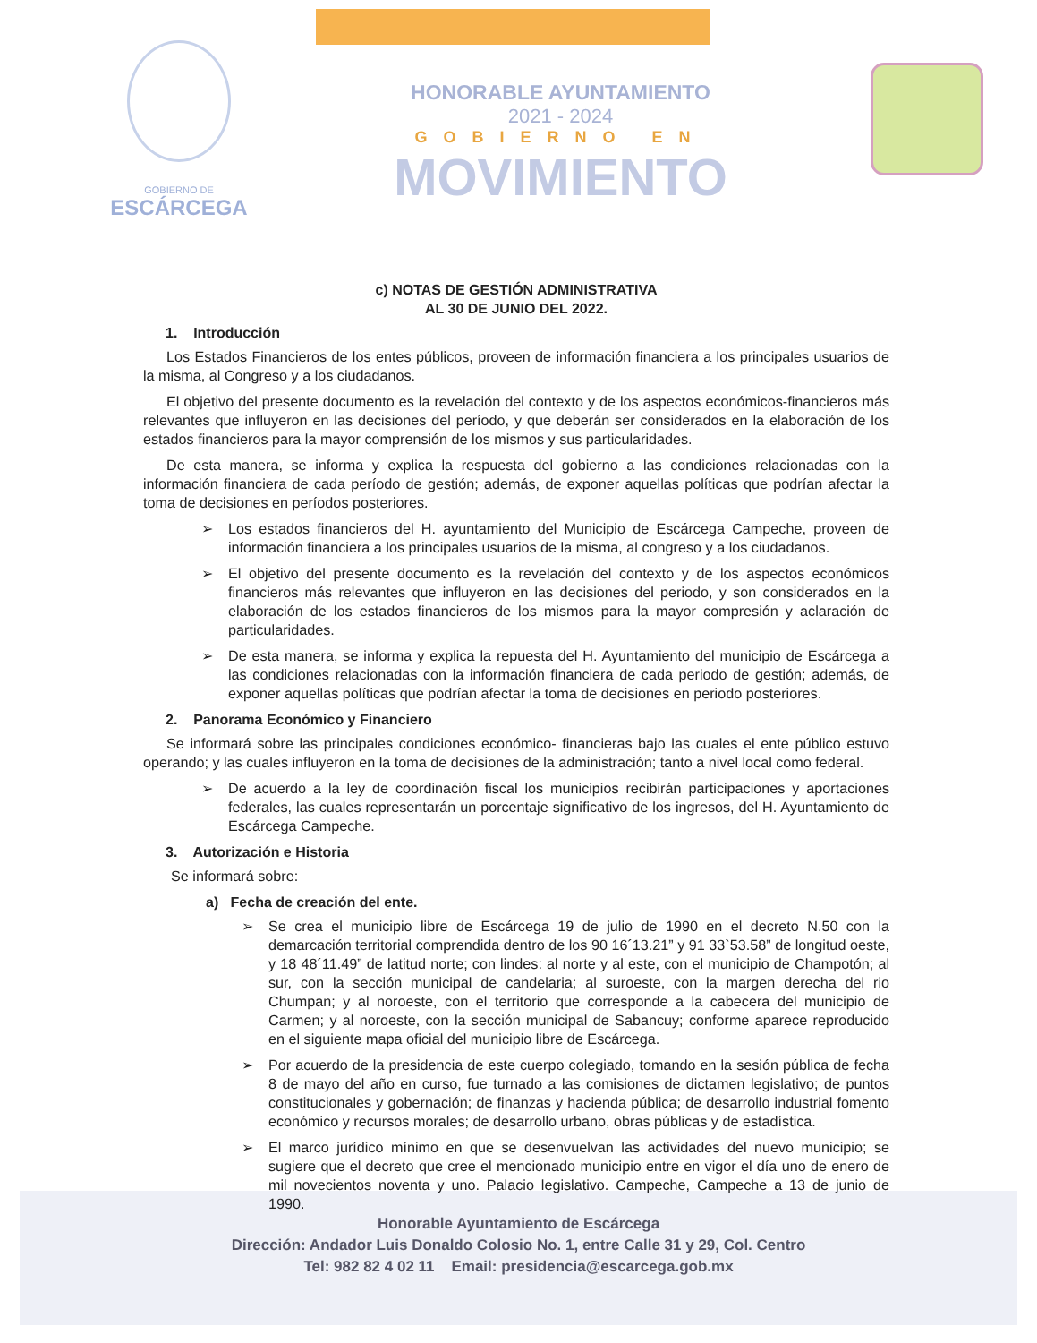GOBIERNO DE
ESCÁRCEGA
HONORABLE AYUNTAMIENTO
2021 - 2024
GOBIERNO EN
MOVIMIENTO
c) NOTAS DE GESTIÓN ADMINISTRATIVA
AL 30 DE JUNIO DEL 2022.
1. Introducción
Los Estados Financieros de los entes públicos, proveen de información financiera a los principales usuarios de la misma, al Congreso y a los ciudadanos.
El objetivo del presente documento es la revelación del contexto y de los aspectos económicos-financieros más relevantes que influyeron en las decisiones del período, y que deberán ser considerados en la elaboración de los estados financieros para la mayor comprensión de los mismos y sus particularidades.
De esta manera, se informa y explica la respuesta del gobierno a las condiciones relacionadas con la información financiera de cada período de gestión; además, de exponer aquellas políticas que podrían afectar la toma de decisiones en períodos posteriores.
Los estados financieros del H. ayuntamiento del Municipio de Escárcega Campeche, proveen de información financiera a los principales usuarios de la misma, al congreso y a los ciudadanos.
El objetivo del presente documento es la revelación del contexto y de los aspectos económicos financieros más relevantes que influyeron en las decisiones del periodo, y son considerados en la elaboración de los estados financieros de los mismos para la mayor compresión y aclaración de particularidades.
De esta manera, se informa y explica la repuesta del H. Ayuntamiento del municipio de Escárcega a las condiciones relacionadas con la información financiera de cada periodo de gestión; además, de exponer aquellas políticas que podrían afectar la toma de decisiones en periodo posteriores.
2. Panorama Económico y Financiero
Se informará sobre las principales condiciones económico- financieras bajo las cuales el ente público estuvo operando; y las cuales influyeron en la toma de decisiones de la administración; tanto a nivel local como federal.
De acuerdo a la ley de coordinación fiscal los municipios recibirán participaciones y aportaciones federales, las cuales representarán un porcentaje significativo de los ingresos, del H. Ayuntamiento de Escárcega Campeche.
3. Autorización e Historia
Se informará sobre:
a) Fecha de creación del ente.
Se crea el municipio libre de Escárcega 19 de julio de 1990 en el decreto N.50 con la demarcación territorial comprendida dentro de los 90 16´13.21” y 91 33`53.58” de longitud oeste, y 18 48´11.49” de latitud norte; con lindes: al norte y al este, con el municipio de Champotón; al sur, con la sección municipal de candelaria; al suroeste, con la margen derecha del rio Chumpan; y al noroeste, con el territorio que corresponde a la cabecera del municipio de Carmen; y al noroeste, con la sección municipal de Sabancuy; conforme aparece reproducido en el siguiente mapa oficial del municipio libre de Escárcega.
Por acuerdo de la presidencia de este cuerpo colegiado, tomando en la sesión pública de fecha 8 de mayo del año en curso, fue turnado a las comisiones de dictamen legislativo; de puntos constitucionales y gobernación; de finanzas y hacienda pública; de desarrollo industrial fomento económico y recursos morales; de desarrollo urbano, obras públicas y de estadística.
El marco jurídico mínimo en que se desenvuelvan las actividades del nuevo municipio; se sugiere que el decreto que cree el mencionado municipio entre en vigor el día uno de enero de mil novecientos noventa y uno. Palacio legislativo. Campeche, Campeche a 13 de junio de 1990.
Honorable Ayuntamiento de Escárcega
Dirección: Andador Luis Donaldo Colosio No. 1, entre Calle 31 y 29, Col. Centro
Tel: 982 82 4 02 11 Email: presidencia@escarcega.gob.mx